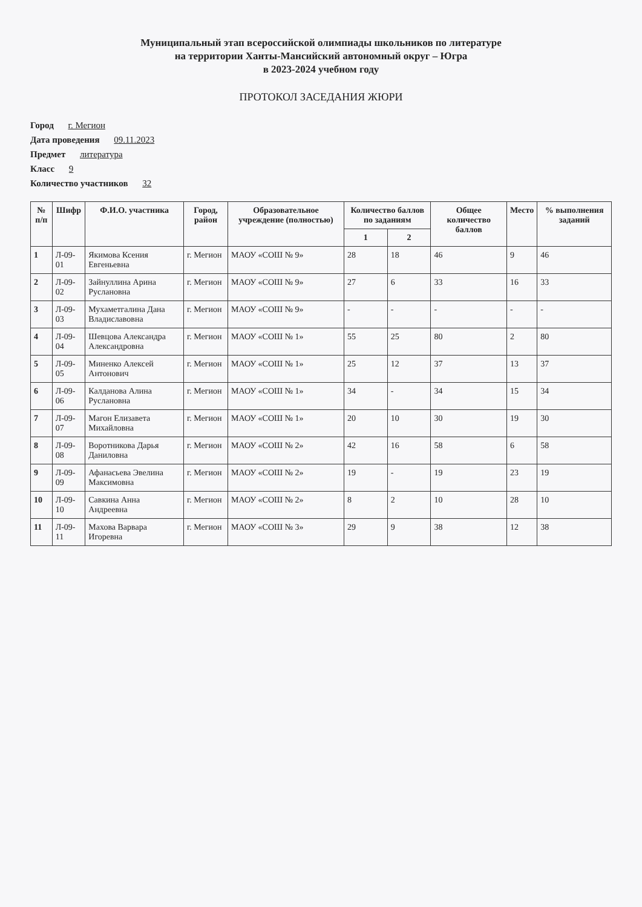Муниципальный этап всероссийской олимпиады школьников по литературе
на территории Ханты-Мансийский автономный округ – Югра
в 2023-2024 учебном году
ПРОТОКОЛ ЗАСЕДАНИЯ ЖЮРИ
Город г. Мегион
Дата проведения 09.11.2023
Предмет литература
Класс 9
Количество участников 32
| № п/п | Шифр | Ф.И.О. участника | Город, район | Образовательное учреждение (полностью) | Количество баллов по заданиям | | Общее количество баллов | Место | % выполнения заданий |
| --- | --- | --- | --- | --- | --- | --- | --- | --- | --- |
| | | | | | 1 | 2 | | | |
| 1 | Л-09-01 | Якимова Ксения Евгеньевна | г. Мегион | МАОУ «СОШ № 9» | 28 | 18 | 46 | 9 | 46 |
| 2 | Л-09-02 | Зайнуллина Арина Руслановна | г. Мегион | МАОУ «СОШ № 9» | 27 | 6 | 33 | 16 | 33 |
| 3 | Л-09-03 | Мухаметгалина Дана Владиславовна | г. Мегион | МАОУ «СОШ № 9» | - | - | - | - | - |
| 4 | Л-09-04 | Шевцова Александра Александровна | г. Мегион | МАОУ «СОШ № 1» | 55 | 25 | 80 | 2 | 80 |
| 5 | Л-09-05 | Миненко Алексей Антонович | г. Мегион | МАОУ «СОШ № 1» | 25 | 12 | 37 | 13 | 37 |
| 6 | Л-09-06 | Калданова Алина Руслановна | г. Мегион | МАОУ «СОШ № 1» | 34 | - | 34 | 15 | 34 |
| 7 | Л-09-07 | Магон Елизавета Михайловна | г. Мегион | МАОУ «СОШ № 1» | 20 | 10 | 30 | 19 | 30 |
| 8 | Л-09-08 | Воротникова Дарья Даниловна | г. Мегион | МАОУ «СОШ № 2» | 42 | 16 | 58 | 6 | 58 |
| 9 | Л-09-09 | Афанасьева Эвелина Максимовна | г. Мегион | МАОУ «СОШ № 2» | 19 | - | 19 | 23 | 19 |
| 10 | Л-09-10 | Савкина Анна Андреевна | г. Мегион | МАОУ «СОШ № 2» | 8 | 2 | 10 | 28 | 10 |
| 11 | Л-09-11 | Махова Варвара Игоревна | г. Мегион | МАОУ «СОШ № 3» | 29 | 9 | 38 | 12 | 38 |